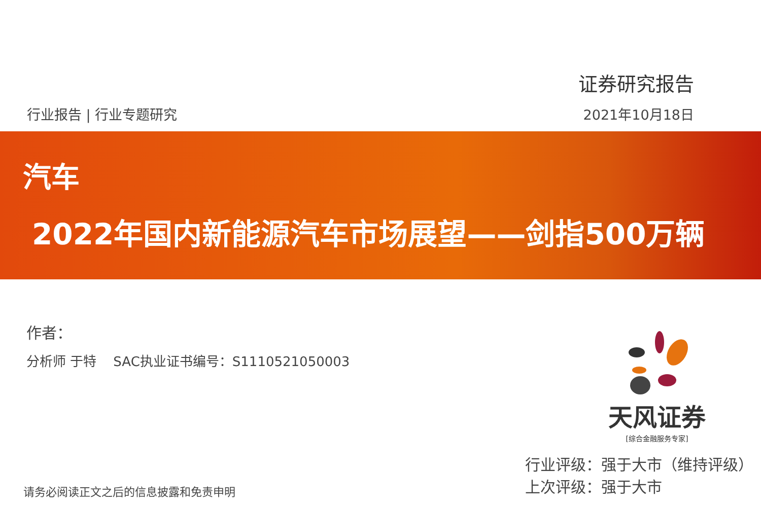证券研究报告
行业报告 | 行业专题研究 2021年10月18日
汽车
2022年国内新能源汽车市场展望——剑指500万辆
作者：
分析师 于特 SAC执业证书编号：S1110521050003
天风证券
[综合金融服务专家]
行业评级：强于大市（维持评级）
上次评级：强于大市
请务必阅读正文之后的信息披露和免责申明